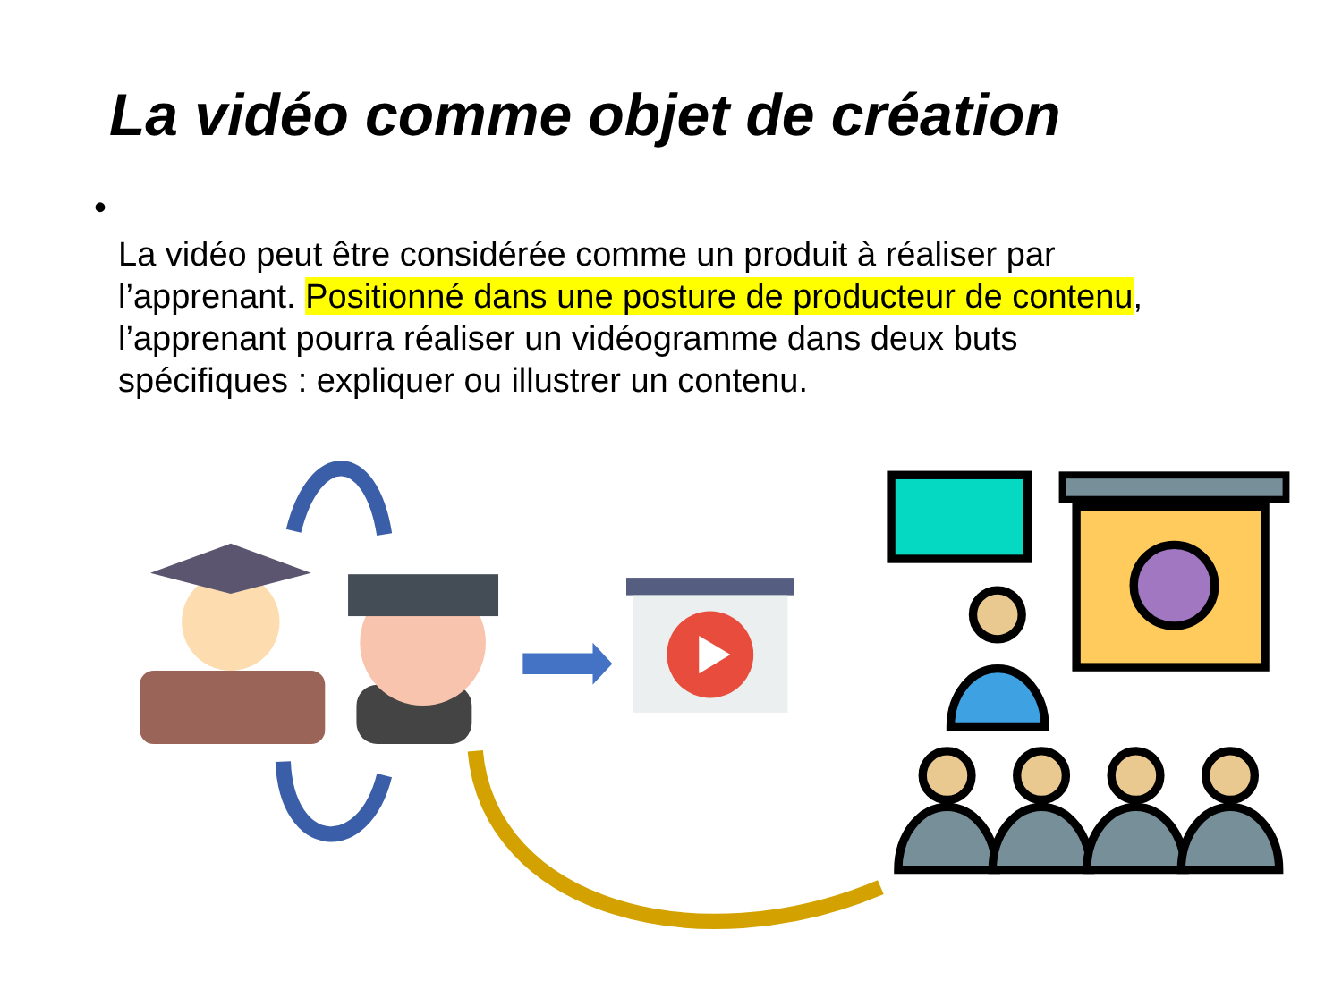La vidéo comme objet de création
•
La vidéo peut être considérée comme un produit à réaliser par l’apprenant. Positionné dans une posture de producteur de contenu, l’apprenant pourra réaliser un vidéogramme dans deux buts
spécifiques : expliquer ou illustrer un contenu.